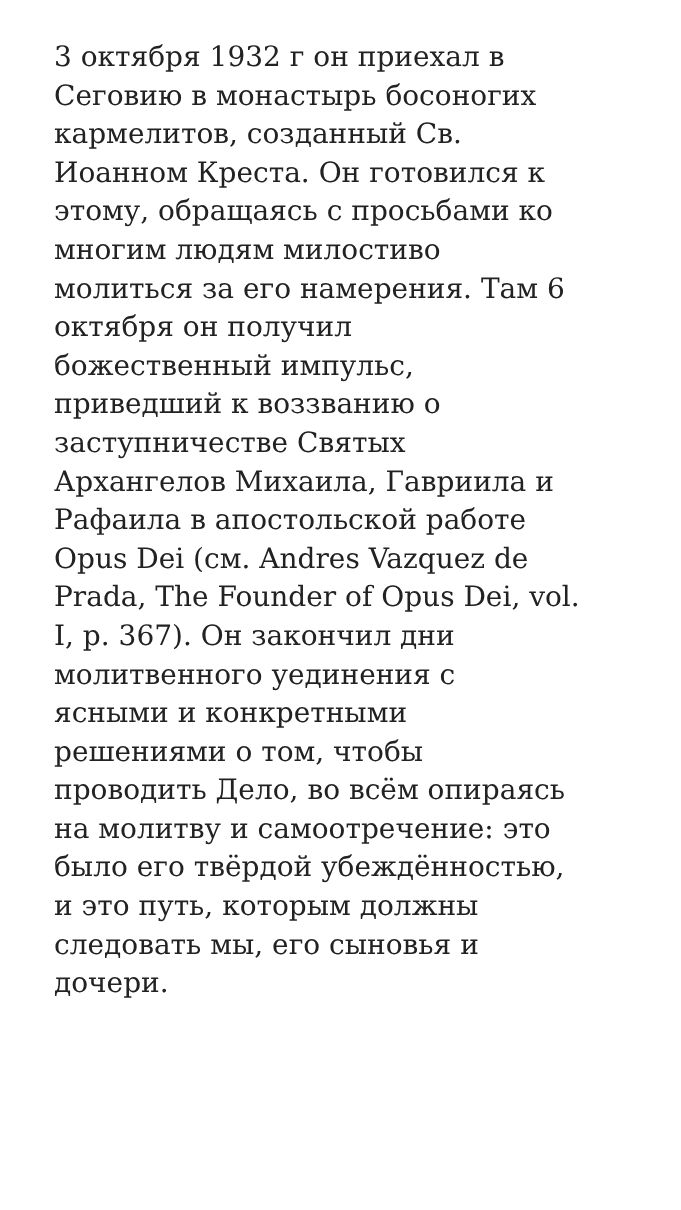3 октября 1932 г он приехал в
Сеговию в монастырь босоногих
кармелитов, созданный Св.
Иоанном Креста. Он готовился к
этому, обращаясь с просьбами ко
многим людям милостиво
молиться за его намерения. Там 6
октября он получил
божественный импульс,
приведший к воззванию о
заступничестве Святых
Архангелов Михаила, Гавриила и
Рафаила в апостольской работе
Opus Dei (см. Andres Vazquez de
Prada, The Founder of Opus Dei, vol.
I, p. 367). Он закончил дни
молитвенного уединения с
ясными и конкретными
решениями о том, чтобы
проводить Дело, во всём опираясь
на молитву и самоотречение: это
было его твёрдой убеждённостью,
и это путь, которым должны
следовать мы, его сыновья и
дочери.